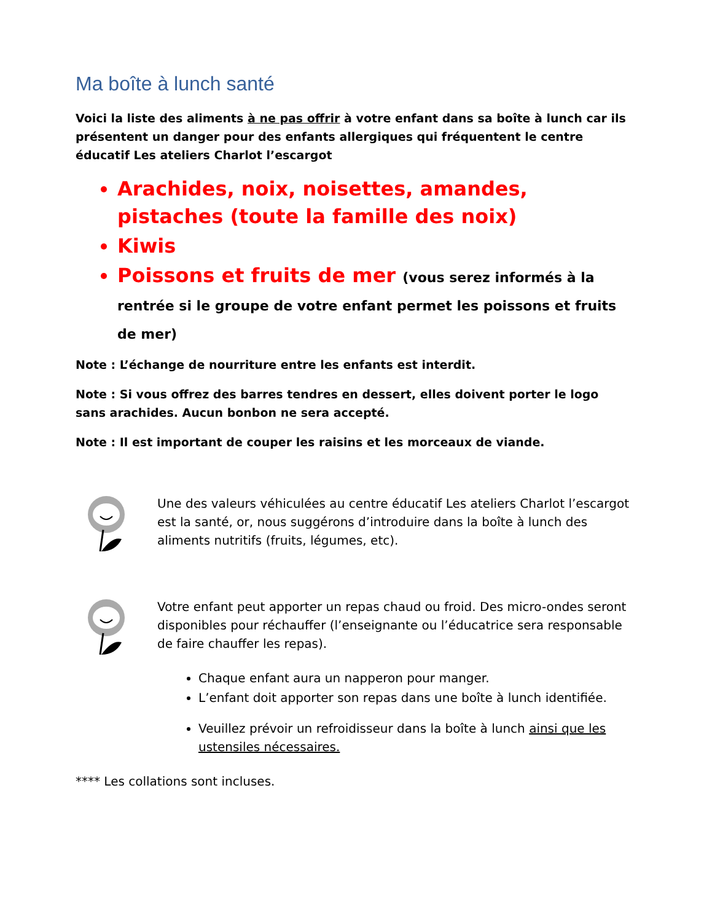Ma boîte à lunch santé
Voici la liste des aliments à ne pas offrir à votre enfant dans sa boîte à lunch car ils présentent un danger pour des enfants allergiques qui fréquentent le centre éducatif Les ateliers Charlot l’escargot
Arachides, noix, noisettes, amandes, pistaches (toute la famille des noix)
Kiwis
Poissons et fruits de mer (vous serez informés à la rentrée si le groupe de votre enfant permet les poissons et fruits de mer)
Note : L’échange de nourriture entre les enfants est interdit.
Note : Si vous offrez des barres tendres en dessert, elles doivent porter le logo sans arachides. Aucun bonbon ne sera accepté.
Note : Il est important de couper les raisins et les morceaux de viande.
Une des valeurs véhiculées au centre éducatif Les ateliers Charlot l’escargot est la santé, or, nous suggérons d’introduire dans la boîte à lunch des aliments nutritifs (fruits, légumes, etc).
Votre enfant peut apporter un repas chaud ou froid. Des micro-ondes seront disponibles pour réchauffer (l’enseignante ou l’éducatrice sera responsable de faire chauffer les repas).
Chaque enfant aura un napperon pour manger.
L’enfant doit apporter son repas dans une boîte à lunch identifiée.
Veuillez prévoir un refroidisseur dans la boîte à lunch ainsi que les ustensiles nécessaires.
**** Les collations sont incluses.